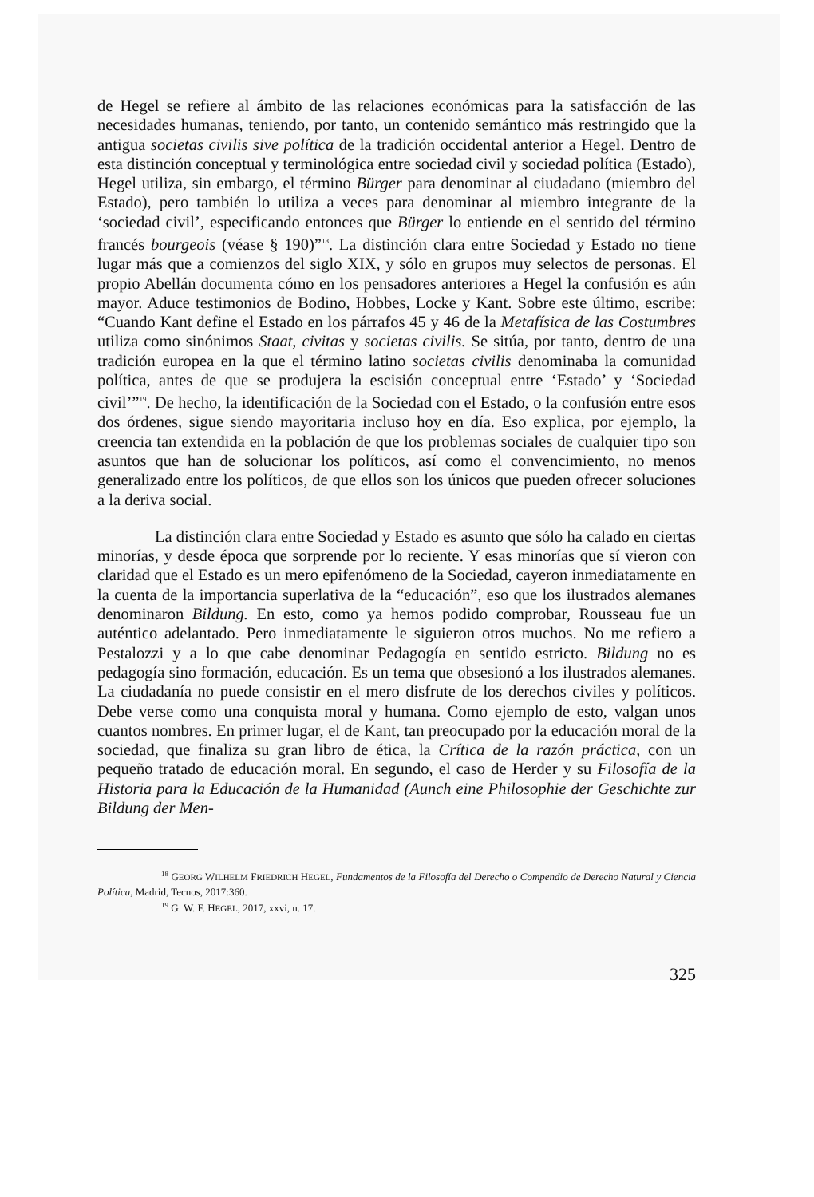de Hegel se refiere al ámbito de las relaciones económicas para la satisfacción de las necesidades humanas, teniendo, por tanto, un contenido semántico más restringido que la antigua societas civilis sive política de la tradición occidental anterior a Hegel. Dentro de esta distinción conceptual y terminológica entre sociedad civil y sociedad política (Estado), Hegel utiliza, sin embargo, el término Bürger para denominar al ciudadano (miembro del Estado), pero también lo utiliza a veces para denominar al miembro integrante de la ‘sociedad civil’, especificando entonces que Bürger lo entiende en el sentido del término francés bourgeois (véase § 190)”<sup>18</sup>. La distinción clara entre Sociedad y Estado no tiene lugar más que a comienzos del siglo XIX, y sólo en grupos muy selectos de personas. El propio Abellán documenta cómo en los pensadores anteriores a Hegel la confusión es aún mayor. Aduce testimonios de Bodino, Hobbes, Locke y Kant. Sobre este último, escribe: “Cuando Kant define el Estado en los párrafos 45 y 46 de la Metafísica de las Costumbres utiliza como sinónimos Staat, civitas y societas civilis. Se sitúa, por tanto, dentro de una tradición europea en la que el término latino societas civilis denominaba la comunidad política, antes de que se produjera la escisión conceptual entre ‘Estado’ y ‘Sociedad civil’”<sup>19</sup>. De hecho, la identificación de la Sociedad con el Estado, o la confusión entre esos dos órdenes, sigue siendo mayoritaria incluso hoy en día. Eso explica, por ejemplo, la creencia tan extendida en la población de que los problemas sociales de cualquier tipo son asuntos que han de solucionar los políticos, así como el convencimiento, no menos generalizado entre los políticos, de que ellos son los únicos que pueden ofrecer soluciones a la deriva social.
La distinción clara entre Sociedad y Estado es asunto que sólo ha calado en ciertas minorías, y desde época que sorprende por lo reciente. Y esas minorías que sí vieron con claridad que el Estado es un mero epifenómeno de la Sociedad, cayeron inmediatamente en la cuenta de la importancia superlativa de la “educación”, eso que los ilustrados alemanes denominaron Bildung. En esto, como ya hemos podido comprobar, Rousseau fue un auténtico adelantado. Pero inmediatamente le siguieron otros muchos. No me refiero a Pestalozzi y a lo que cabe denominar Pedagogía en sentido estricto. Bildung no es pedagogía sino formación, educación. Es un tema que obsesionó a los ilustrados alemanes. La ciudadanía no puede consistir en el mero disfrute de los derechos civiles y políticos. Debe verse como una conquista moral y humana. Como ejemplo de esto, valgan unos cuantos nombres. En primer lugar, el de Kant, tan preocupado por la educación moral de la sociedad, que finaliza su gran libro de ética, la Crítica de la razón práctica, con un pequeño tratado de educación moral. En segundo, el caso de Herder y su Filosofía de la Historia para la Educación de la Humanidad (Aunch eine Philosophie der Geschichte zur Bildung der Men-
<sup>18</sup> GEORG WILHELM FRIEDRICH HEGEL, Fundamentos de la Filosofía del Derecho o Compendio de Derecho Natural y Ciencia Política, Madrid, Tecnos, 2017:360.
<sup>19</sup> G. W. F. HEGEL, 2017, xxvi, n. 17.
325